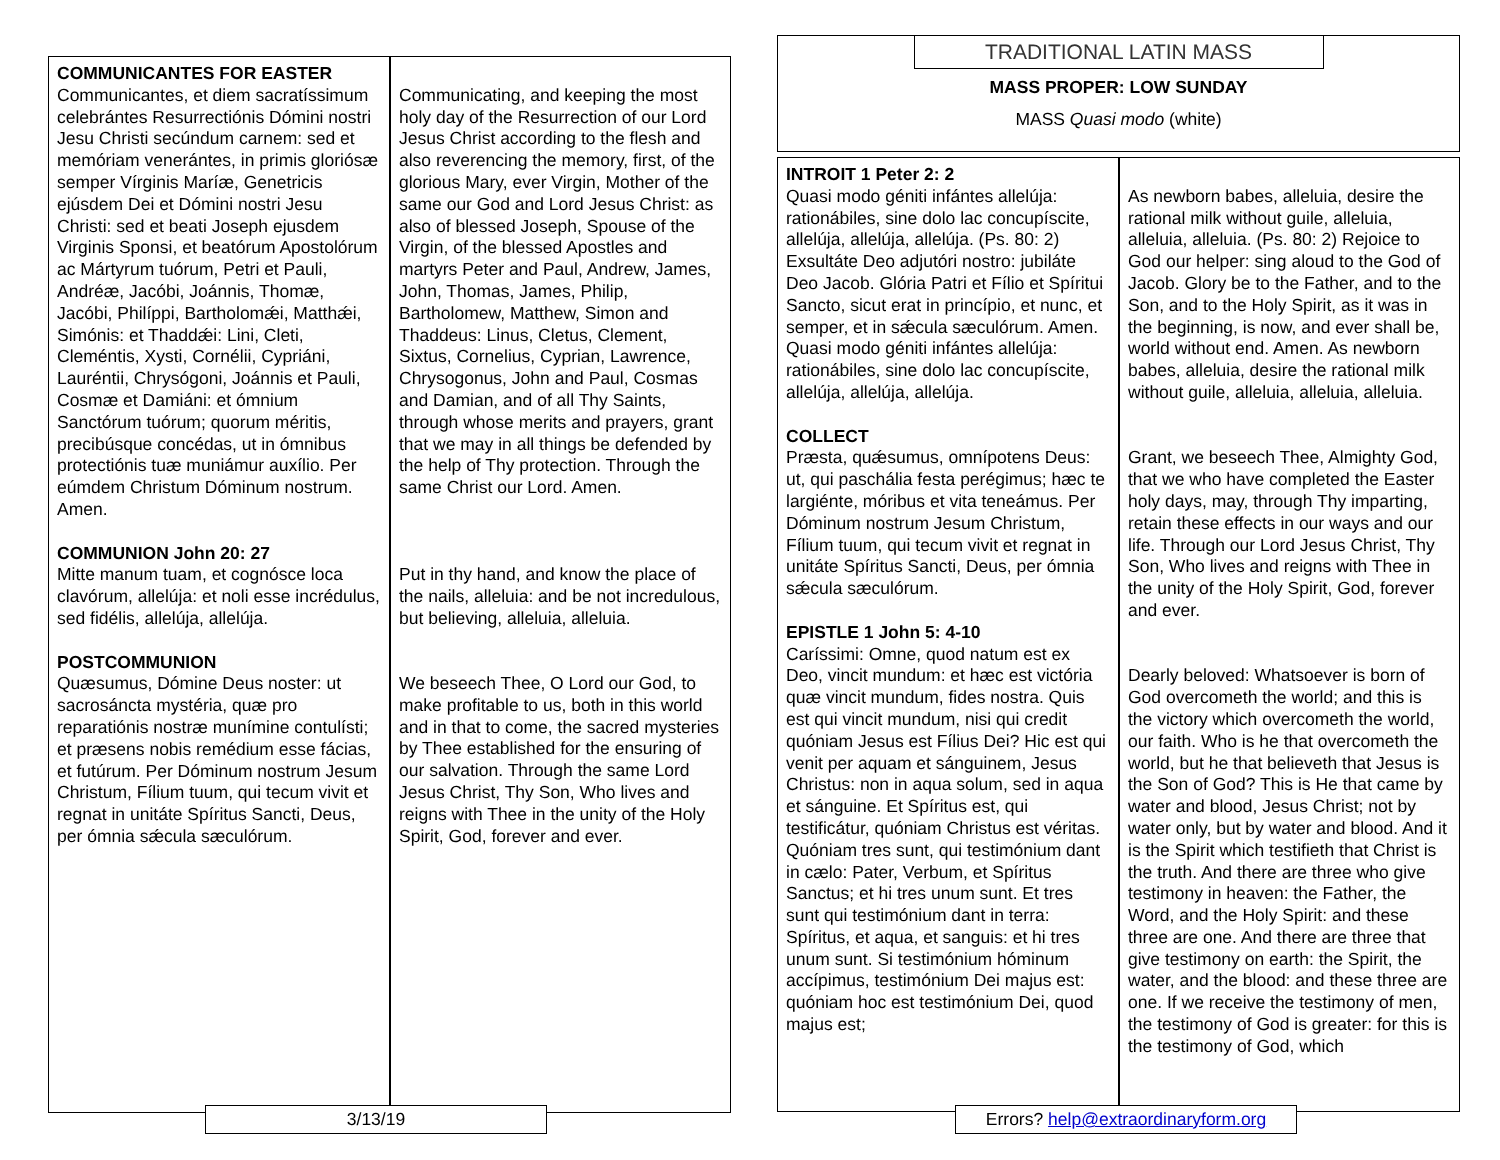COMMUNICANTES FOR EASTER
Communicantes, et diem sacratíssimum celebrántes Resurrectiónis Dómini nostri Jesu Christi secúndum carnem: sed et memóriam venerántes, in primis gloriósæ semper Vírginis Maríæ, Genetricis ejúsdem Dei et Dómini nostri Jesu Christi: sed et beati Joseph ejusdem Virginis Sponsi, et beatórum Apostolórum ac Mártyrum tuórum, Petri et Pauli, Andréæ, Jacóbi, Joánnis, Thomæ, Jacóbi, Philíppi, Bartholomǽi, Matthǽi, Simónis: et Thaddǽi: Lini, Cleti, Cleméntis, Xysti, Cornélii, Cypriáni, Lauréntii, Chrysógoni, Joánnis et Pauli, Cosmæ et Damiáni: et ómnium Sanctórum tuórum; quorum méritis, precibúsque concédas, ut in ómnibus protectiónis tuæ muniámur auxílio. Per eúmdem Christum Dóminum nostrum. Amen.
COMMUNION John 20: 27
Mitte manum tuam, et cognósce loca clavórum, allelúja: et noli esse incrédulus, sed fidélis, allelúja, allelúja.
POSTCOMMUNION
Quæsumus, Dómine Deus noster: ut sacrosáncta mystéria, quæ pro reparatiónis nostræ munímine contulísti; et præsens nobis remédium esse fácias, et futúrum. Per Dóminum nostrum Jesum Christum, Fílium tuum, qui tecum vivit et regnat in unitáte Spíritus Sancti, Deus, per ómnia sǽcula sæculórum.
Communicating, and keeping the most holy day of the Resurrection of our Lord Jesus Christ according to the flesh and also reverencing the memory, first, of the glorious Mary, ever Virgin, Mother of the same our God and Lord Jesus Christ: as also of blessed Joseph, Spouse of the Virgin, of the blessed Apostles and martyrs Peter and Paul, Andrew, James, John, Thomas, James, Philip, Bartholomew, Matthew, Simon and Thaddeus: Linus, Cletus, Clement, Sixtus, Cornelius, Cyprian, Lawrence, Chrysogonus, John and Paul, Cosmas and Damian, and of all Thy Saints, through whose merits and prayers, grant that we may in all things be defended by the help of Thy protection. Through the same Christ our Lord. Amen.
Put in thy hand, and know the place of the nails, alleluia: and be not incredulous, but believing, alleluia, alleluia.
We beseech Thee, O Lord our God, to make profitable to us, both in this world and in that to come, the sacred mysteries by Thee established for the ensuring of our salvation. Through the same Lord Jesus Christ, Thy Son, Who lives and reigns with Thee in the unity of the Holy Spirit, God, forever and ever.
3/13/19
TRADITIONAL LATIN MASS
MASS PROPER: LOW SUNDAY
MASS Quasi modo (white)
INTROIT 1 Peter 2: 2
Quasi modo géniti infántes allelúja: rationábiles, sine dolo lac concupíscite, allelúja, allelúja, allelúja. (Ps. 80: 2) Exsultáte Deo adjutóri nostro: jubiláte Deo Jacob. Glória Patri et Fílio et Spíritui Sancto, sicut erat in princípio, et nunc, et semper, et in sǽcula sæculórum. Amen. Quasi modo géniti infántes allelúja: rationábiles, sine dolo lac concupíscite, allelúja, allelúja, allelúja.
COLLECT
Præsta, quǽsumus, omnípotens Deus: ut, qui paschália festa perégimus; hæc te largiénte, móribus et vita teneámus. Per Dóminum nostrum Jesum Christum, Fílium tuum, qui tecum vivit et regnat in unitáte Spíritus Sancti, Deus, per ómnia sǽcula sæculórum.
EPISTLE 1 John 5: 4-10
Caríssimi: Omne, quod natum est ex Deo, vincit mundum: et hæc est victória quæ vincit mundum, fides nostra. Quis est qui vincit mundum, nisi qui credit quóniam Jesus est Fílius Dei? Hic est qui venit per aquam et sánguinem, Jesus Christus: non in aqua solum, sed in aqua et sánguine. Et Spíritus est, qui testificátur, quóniam Christus est véritas. Quóniam tres sunt, qui testimónium dant in cælo: Pater, Verbum, et Spíritus Sanctus; et hi tres unum sunt. Et tres sunt qui testimónium dant in terra: Spíritus, et aqua, et sanguis: et hi tres unum sunt. Si testimónium hóminum accípimus, testimónium Dei majus est: quóniam hoc est testimónium Dei, quod majus est;
As newborn babes, alleluia, desire the rational milk without guile, alleluia, alleluia, alleluia. (Ps. 80: 2) Rejoice to God our helper: sing aloud to the God of Jacob. Glory be to the Father, and to the Son, and to the Holy Spirit, as it was in the beginning, is now, and ever shall be, world without end. Amen. As newborn babes, alleluia, desire the rational milk without guile, alleluia, alleluia, alleluia.
Grant, we beseech Thee, Almighty God, that we who have completed the Easter holy days, may, through Thy imparting, retain these effects in our ways and our life. Through our Lord Jesus Christ, Thy Son, Who lives and reigns with Thee in the unity of the Holy Spirit, God, forever and ever.
Dearly beloved: Whatsoever is born of God overcometh the world; and this is the victory which overcometh the world, our faith. Who is he that overcometh the world, but he that believeth that Jesus is the Son of God? This is He that came by water and blood, Jesus Christ; not by water only, but by water and blood. And it is the Spirit which testifieth that Christ is the truth. And there are three who give testimony in heaven: the Father, the Word, and the Holy Spirit: and these three are one. And there are three that give testimony on earth: the Spirit, the water, and the blood: and these three are one. If we receive the testimony of men, the testimony of God is greater: for this is the testimony of God, which
Errors? help@extraordinaryform.org